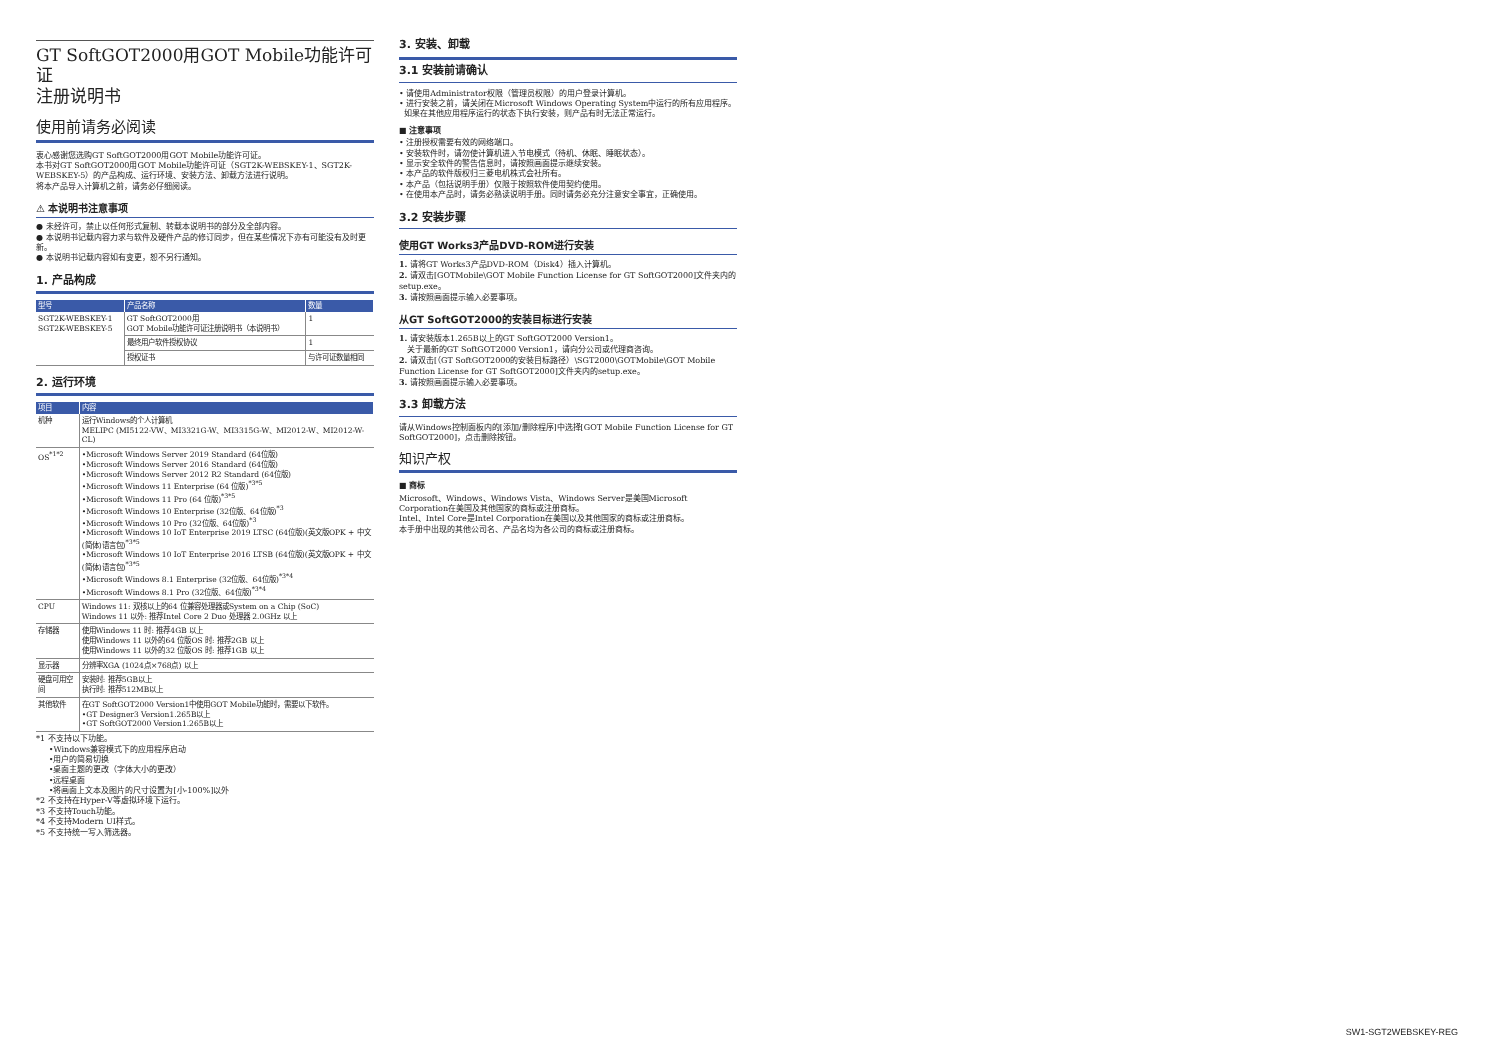GT SoftGOT2000用GOT Mobile功能许可证
注册说明书
使用前请务必阅读
衷心感谢您选购GT SoftGOT2000用GOT Mobile功能许可证。
本书对GT SoftGOT2000用GOT Mobile功能许可证（SGT2K-WEBSKEY-1、SGT2K-WEBSKEY-5）的产品构成、运行环境、安装方法、卸载方法进行说明。
将本产品导入计算机之前，请务必仔细阅读。
⚠ 本说明书注意事项
● 未经许可，禁止以任何形式复制、转载本说明书的部分及全部内容。
● 本说明书记载内容力求与软件及硬件产品的修订同步，但在某些情况下亦有可能没有及时更新。
● 本说明书记载内容如有变更，恕不另行通知。
1. 产品构成
| 型号 | 产品名称 | 数量 |
| --- | --- | --- |
| SGT2K-WEBSKEY-1 SGT2K-WEBSKEY-5 | GT SoftGOT2000用 GOT Mobile功能许可证注册说明书（本说明书） | 1 |
| | 最终用户软件授权协议 | 1 |
| | 授权证书 | 与许可证数量相同 |
2. 运行环境
| 项目 | 内容 |
| --- | --- |
| 机种 | 运行Windows的个人计算机 MELIPC (MI5122-VW、MI3321G-W、MI3315G-W、MI2012-W、MI2012-W-CL) |
| OS<sup>*1*2</sup> | •Microsoft Windows Server 2019 Standard (64位版) •Microsoft Windows Server 2016 Standard (64位版) •Microsoft Windows Server 2012 R2 Standard (64位版) •Microsoft Windows 11 Enterprise (64 位版)<sup>*3*5</sup> •Microsoft Windows 11 Pro (64 位版)<sup>*3*5</sup> •Microsoft Windows 10 Enterprise (32位版、64位版)<sup>*3</sup> •Microsoft Windows 10 Pro (32位版、64位版)<sup>*3</sup> •Microsoft Windows 10 IoT Enterprise 2019 LTSC (64位版)(英文版OPK + 中文(简体)语言包)<sup>*3*5</sup> •Microsoft Windows 10 IoT Enterprise 2016 LTSB (64位版)(英文版OPK + 中文(简体)语言包)<sup>*3*5</sup> •Microsoft Windows 8.1 Enterprise (32位版、64位版)<sup>*3*4</sup> •Microsoft Windows 8.1 Pro (32位版、64位版)<sup>*3*4</sup> |
| CPU | Windows 11: 双核以上的64 位兼容处理器或System on a Chip (SoC) Windows 11 以外: 推荐Intel Core 2 Duo 处理器 2.0GHz 以上 |
| 存储器 | 使用Windows 11 时: 推荐4GB 以上 使用Windows 11 以外的64 位版OS 时: 推荐2GB 以上 使用Windows 11 以外的32 位版OS 时: 推荐1GB 以上 |
| 显示器 | 分辨率XGA (1024点×768点) 以上 |
| 硬盘可用空间 | 安装时: 推荐5GB以上 执行时: 推荐512MB以上 |
| 其他软件 | 在GT SoftGOT2000 Version1中使用GOT Mobile功能时，需要以下软件。 •GT Designer3 Version1.265B以上 •GT SoftGOT2000 Version1.265B以上 |
*1 不支持以下功能。
•Windows兼容模式下的应用程序启动
•用户的简易切换
•桌面主题的更改（字体大小的更改）
•远程桌面
•将画面上文本及图片的尺寸设置为[小-100%]以外
*2 不支持在Hyper-V等虚拟环境下运行。
*3 不支持Touch功能。
*4 不支持Modern UI样式。
*5 不支持统一写入筛选器。
3. 安装、卸载
3.1 安装前请确认
• 请使用Administrator权限（管理员权限）的用户登录计算机。
• 进行安装之前，请关闭在Microsoft Windows Operating System中运行的所有应用程序。
如果在其他应用程序运行的状态下执行安装，则产品有时无法正常运行。
■ 注意事项
• 注册授权需要有效的网络端口。
• 安装软件时，请勿使计算机进入节电模式（待机、休眠、睡眠状态）。
• 显示安全软件的警告信息时，请按照画面提示继续安装。
• 本产品的软件版权归三菱电机株式会社所有。
• 本产品（包括说明手册）仅限于按照软件使用契约使用。
• 在使用本产品时，请务必熟读说明手册。同时请务必充分注意安全事宜，正确使用。
3.2 安装步骤
使用GT Works3产品DVD-ROM进行安装
1. 请将GT Works3产品DVD-ROM（Disk4）插入计算机。
2. 请双击[GOTMobile\GOT Mobile Function License for GT SoftGOT2000]文件夹内的setup.exe。
3. 请按照画面提示输入必要事项。
从GT SoftGOT2000的安装目标进行安装
1. 请安装版本1.265B以上的GT SoftGOT2000 Version1。
关于最新的GT SoftGOT2000 Version1，请向分公司或代理商咨询。
2. 请双击[（GT SoftGOT2000的安装目标路径）\SGT2000\GOTMobile\GOT Mobile Function License for GT SoftGOT2000]文件夹内的setup.exe。
3. 请按照画面提示输入必要事项。
3.3 卸载方法
请从Windows控制面板内的[添加/删除程序]中选择[GOT Mobile Function License for GT SoftGOT2000]，点击删除按钮。
知识产权
■ 商标
Microsoft、Windows、Windows Vista、Windows Server是美国Microsoft Corporation在美国及其他国家的商标或注册商标。
Intel、Intel Core是Intel Corporation在美国以及其他国家的商标或注册商标。
本手册中出现的其他公司名、产品名均为各公司的商标或注册商标。
SW1-SGT2WEBSKEY-REG